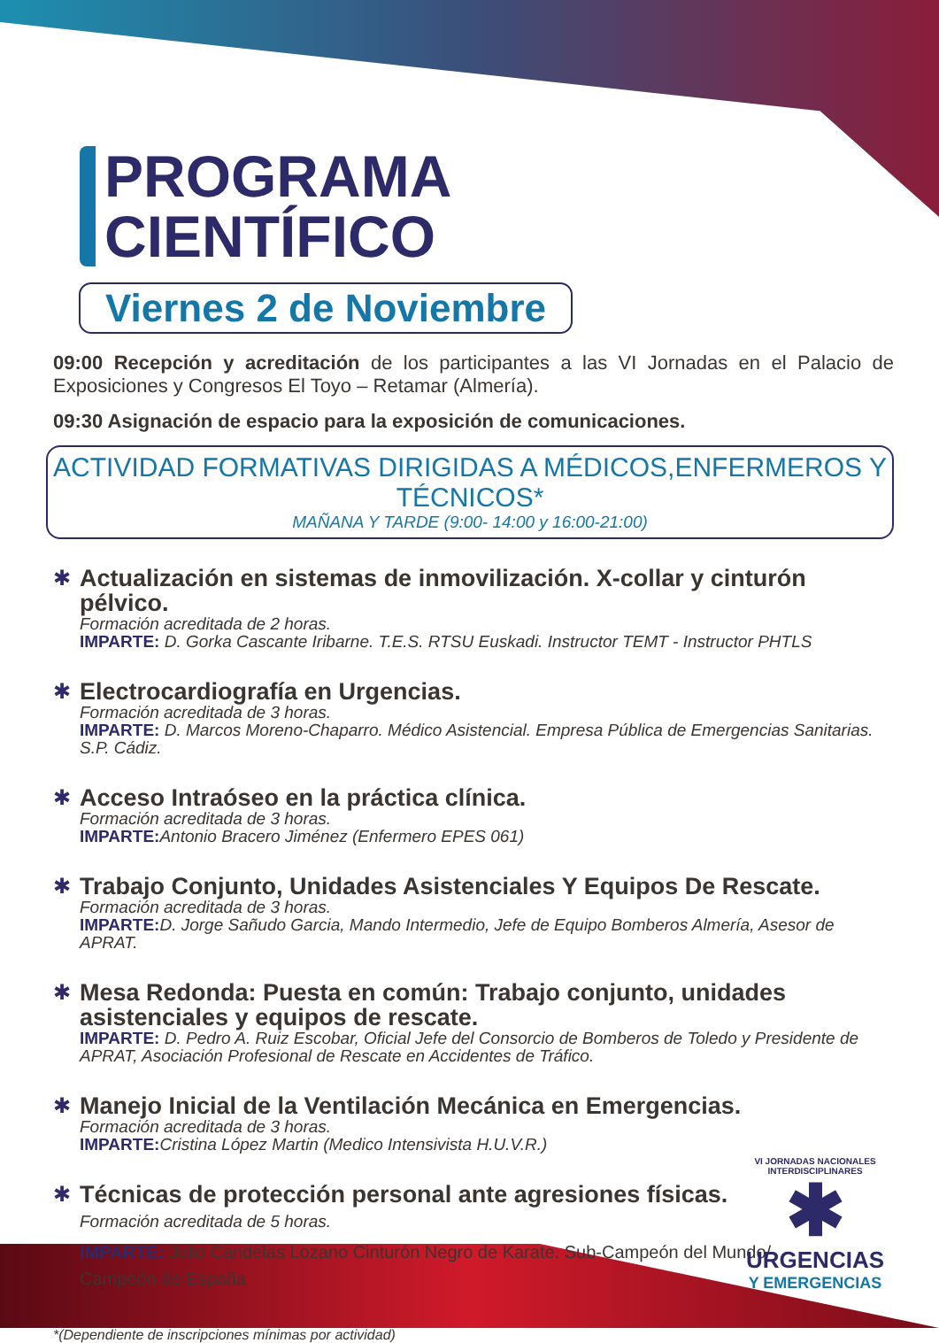PROGRAMA
CIENTÍFICO
Viernes 2 de Noviembre
09:00 Recepción y acreditación de los participantes a las VI Jornadas en el Palacio de Exposiciones y Congresos El Toyo – Retamar (Almería).
09:30 Asignación de espacio para la exposición de comunicaciones.
ACTIVIDAD FORMATIVAS DIRIGIDAS A MÉDICOS,ENFERMEROS Y TÉCNICOS*
MAÑANA Y TARDE (9:00- 14:00 y 16:00-21:00)
✱
Actualización en sistemas de inmovilización. X-collar y cinturón pélvico.
Formación acreditada de 2 horas.
IMPARTE: D. Gorka Cascante Iribarne. T.E.S. RTSU Euskadi. Instructor TEMT - Instructor PHTLS
✱
Electrocardiografía en Urgencias.
Formación acreditada de 3 horas.
IMPARTE: D. Marcos Moreno-Chaparro. Médico Asistencial. Empresa Pública de Emergencias Sanitarias. S.P. Cádiz.
✱
Acceso Intraóseo en la práctica clínica.
Formación acreditada de 3 horas.
IMPARTE: Antonio Bracero Jiménez (Enfermero EPES 061)
✱
Trabajo Conjunto, Unidades Asistenciales Y Equipos De Rescate.
Formación acreditada de 3 horas.
IMPARTE: D. Jorge Sañudo Garcia, Mando Intermedio, Jefe de Equipo Bomberos Almería, Asesor de APRAT.
✱
Mesa Redonda: Puesta en común: Trabajo conjunto, unidades asistenciales y equipos de rescate.
IMPARTE: D. Pedro A. Ruiz Escobar, Oficial Jefe del Consorcio de Bomberos de Toledo y Presidente de APRAT, Asociación Profesional de Rescate en Accidentes de Tráfico.
✱
Manejo Inicial de la Ventilación Mecánica en Emergencias.
Formación acreditada de 3 horas.
IMPARTE: Cristina López Martin (Medico Intensivista H.U.V.R.)
✱
Técnicas de protección personal ante agresiones físicas. Formación acreditada de 5 horas.
IMPARTE: Julio Candelas Lozano Cinturón Negro de Karate. Sub-Campeón del Mundo/ Campeón de España
*(Dependiente de inscripciones mínimas por actividad)
VI JORNADAS NACIONALES INTERDISCIPLINARES
✱
URGENCIAS
Y EMERGENCIAS